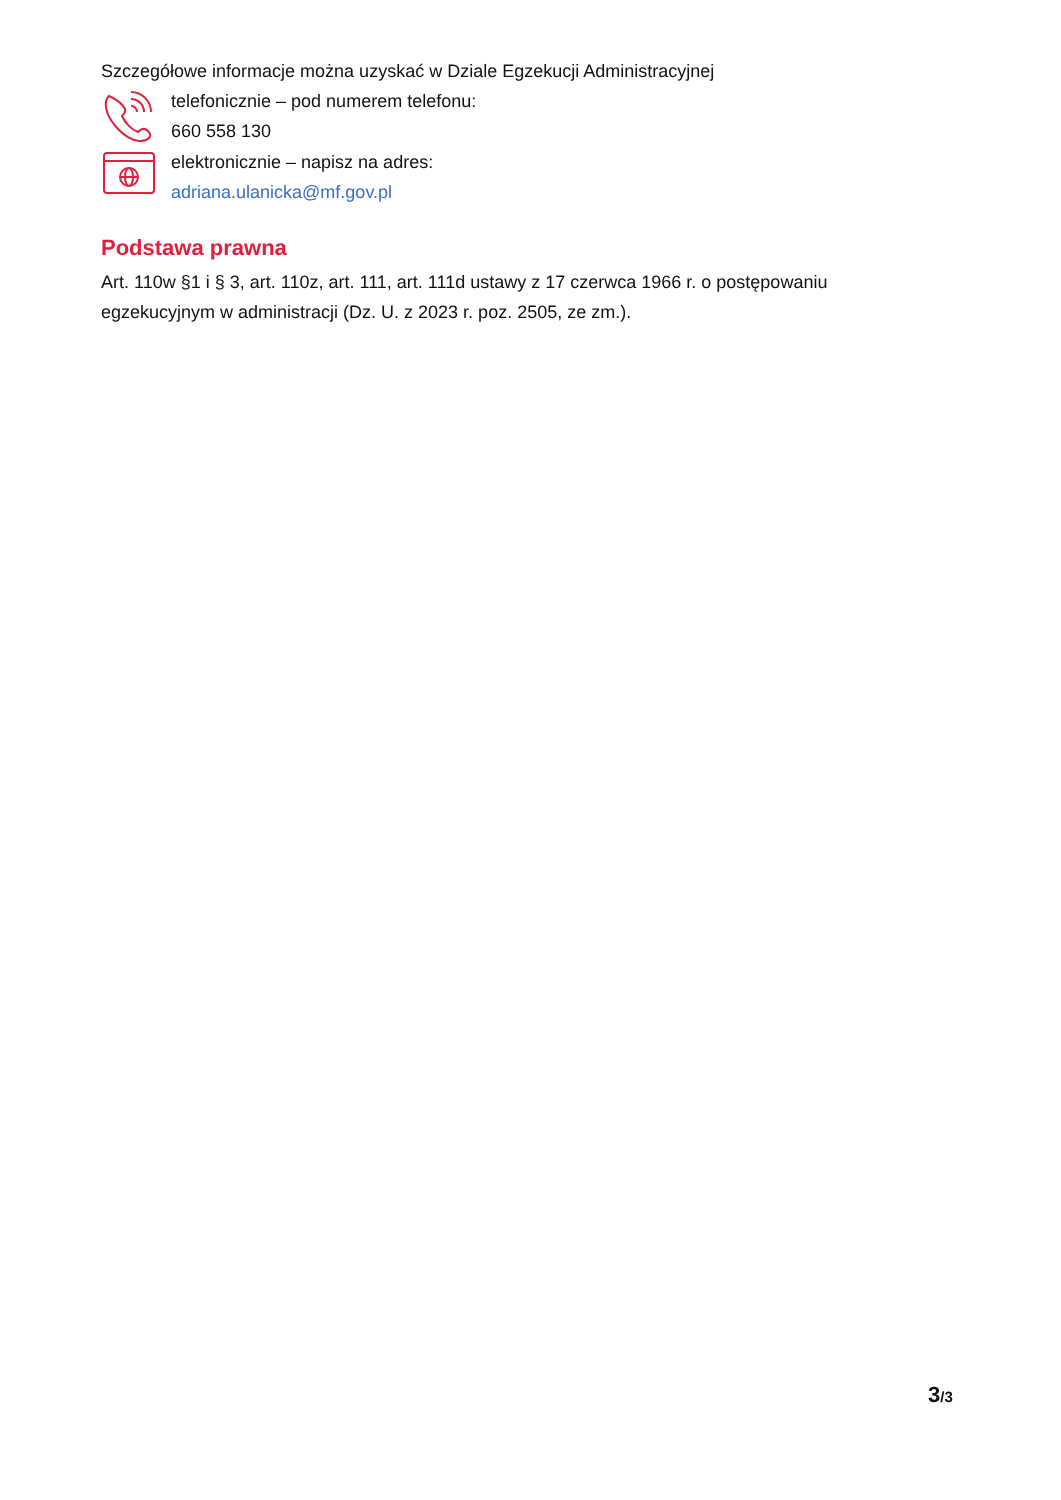Szczegółowe informacje można uzyskać w Dziale Egzekucji Administracyjnej
telefonicznie – pod numerem telefonu:
660 558 130
elektronicznie – napisz na adres:
adriana.ulanicka@mf.gov.pl
Podstawa prawna
Art. 110w §1 i § 3, art. 110z, art. 111, art. 111d ustawy z 17 czerwca 1966 r. o postępowaniu egzekucyjnym w administracji (Dz. U. z 2023 r. poz. 2505, ze zm.).
3/3